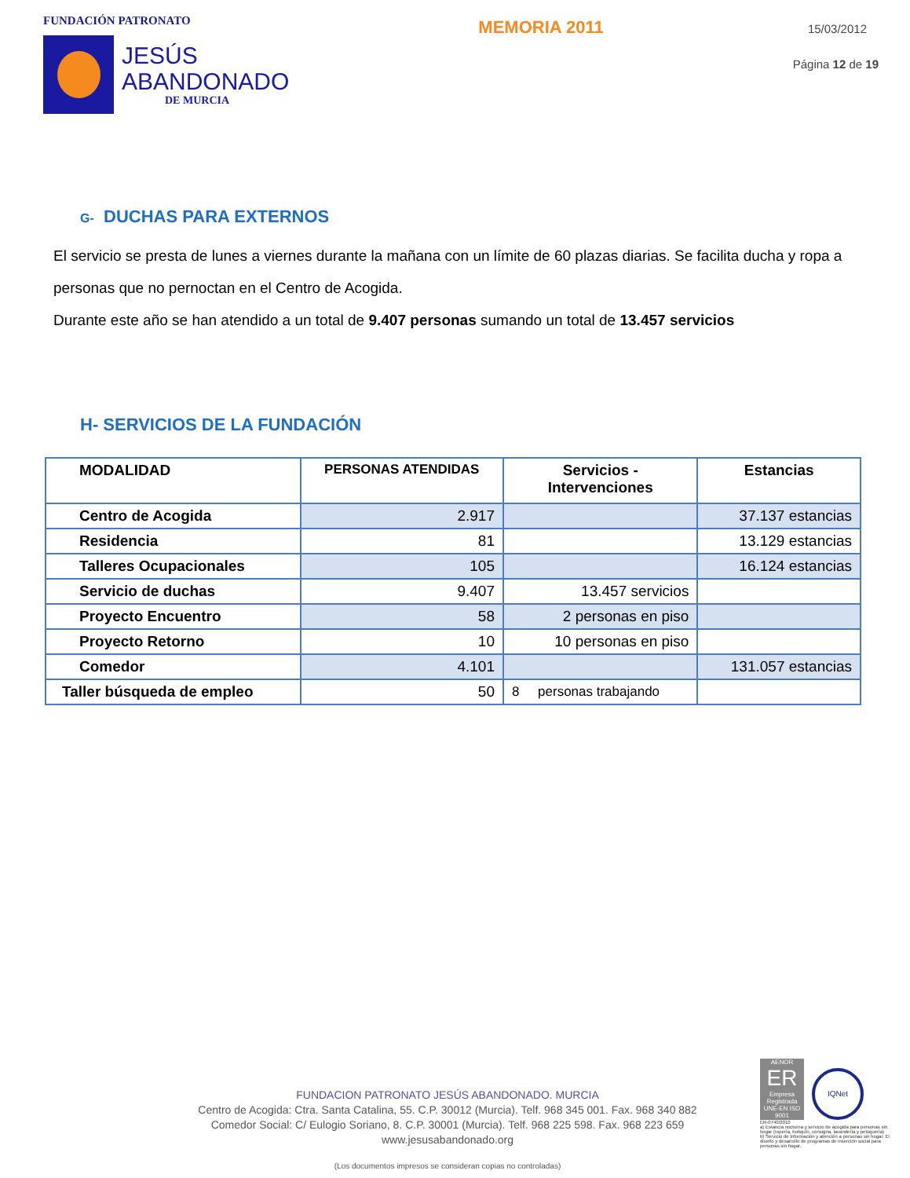FUNDACIÓN PATRONATO
JESÚS
ABANDONADO
DE MURCIA
MEMORIA 2011
15/03/2012
Página 12 de 19
G- DUCHAS PARA EXTERNOS
El servicio se presta de lunes a viernes durante la mañana con un límite de 60 plazas diarias. Se facilita ducha y ropa a personas que no pernoctan en el Centro de Acogida.
Durante este año se han atendido a un total de 9.407 personas sumando un total de 13.457 servicios
H- SERVICIOS DE LA FUNDACIÓN
| MODALIDAD | PERSONAS ATENDIDAS | Servicios - Intervenciones | Estancias |
| --- | --- | --- | --- |
| Centro de Acogida | 2.917 | | 37.137 estancias |
| Residencia | 81 | | 13.129 estancias |
| Talleres Ocupacionales | 105 | | 16.124 estancias |
| Servicio de duchas | 9.407 | 13.457 servicios | |
| Proyecto Encuentro | 58 | 2 personas en piso | |
| Proyecto Retorno | 10 | 10 personas en piso | |
| Comedor | 4.101 | | 131.057 estancias |
| Taller búsqueda de empleo | 50 | 8 personas trabajando | |
FUNDACION PATRONATO JESÚS ABANDONADO. MURCIA
Centro de Acogida: Ctra. Santa Catalina, 55. C.P. 30012 (Murcia). Telf. 968 345 001. Fax. 968 340 882
Comedor Social: C/ Eulogio Soriano, 8. C.P. 30001 (Murcia). Telf. 968 225 598. Fax. 968 223 659
www.jesusabandonado.org
(Los documentos impresos se consideran copias no controladas)
AENOR
ER
Empresa Registrada
UNE-EN ISO 9001
IQNet
ER-0740/2010
a) Estancia nocturna y servicio de acogida para personas sin hogar (ropería, botiquín, consigna, lavandería y peluquería)
b) Servicio de Información y atención a personas sin hogar. El diseño y desarrollo de programas de inserción social para personas sin hogar.